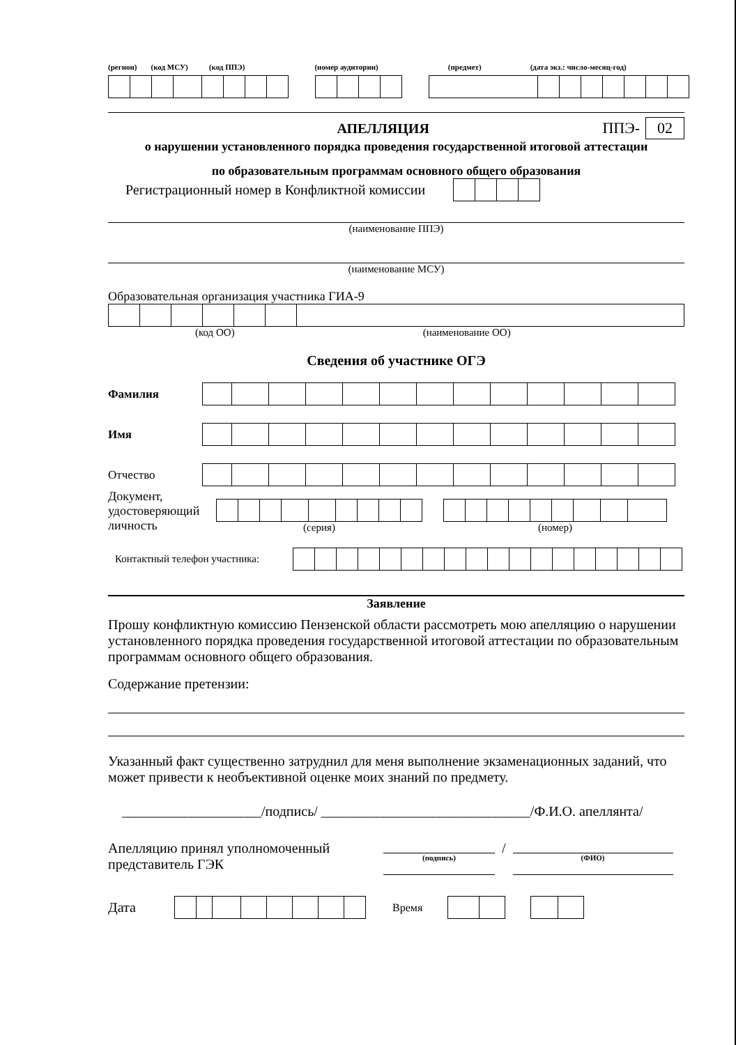(регион) (код МСУ) (код ППЭ) (номер аудитории) (предмет) (дата экз.: число-месяц-год)
АПЕЛЛЯЦИЯ ППЭ- 02
о нарушении установленного порядка проведения государственной итоговой аттестации
по образовательным программам основного общего образования
Регистрационный номер в Конфликтной комиссии
(наименование ППЭ)
(наименование МСУ)
Образовательная организация участника ГИА-9
(код ОО) (наименование ОО)
Сведения об участнике ОГЭ
Фамилия
Имя
Отчество
Документ, удостоверяющий личность
(серия) (номер)
Контактный телефон участника:
Заявление
Прошу конфликтную комиссию Пензенской области рассмотреть мою апелляцию о нарушении установленного порядка проведения государственной итоговой аттестации по образовательным программам основного общего образования.
Содержание претензии:
Указанный факт существенно затруднил для меня выполнение экзаменационных заданий, что может привести к необъективной оценке моих знаний по предмету.
____________________/подпись/ ______________________________/Ф.И.О. апеллянта/
Апелляцию принял уполномоченный представитель ГЭК
(подпись)
/
(ФИО)
Дата
Время